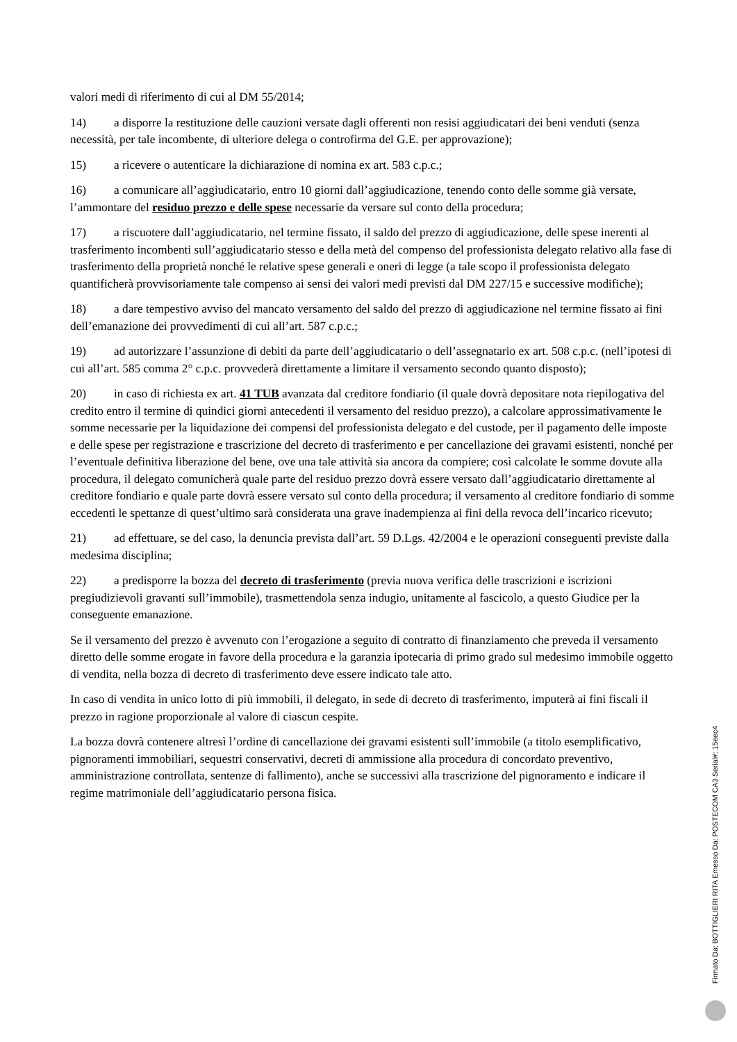valori medi di riferimento di cui al DM 55/2014;
14) a disporre la restituzione delle cauzioni versate dagli offerenti non resisi aggiudicatari dei beni venduti (senza necessità, per tale incombente, di ulteriore delega o controfirma del G.E. per approvazione);
15) a ricevere o autenticare la dichiarazione di nomina ex art. 583 c.p.c.;
16) a comunicare all’aggiudicatario, entro 10 giorni dall’aggiudicazione, tenendo conto delle somme già versate, l’ammontare del residuo prezzo e delle spese necessarie da versare sul conto della procedura;
17) a riscuotere dall’aggiudicatario, nel termine fissato, il saldo del prezzo di aggiudicazione, delle spese inerenti al trasferimento incombenti sull’aggiudicatario stesso e della metà del compenso del professionista delegato relativo alla fase di trasferimento della proprietà nonché le relative spese generali e oneri di legge (a tale scopo il professionista delegato quantificherà provvisoriamente tale compenso ai sensi dei valori medi previsti dal DM 227/15 e successive modifiche);
18) a dare tempestivo avviso del mancato versamento del saldo del prezzo di aggiudicazione nel termine fissato ai fini dell’emanazione dei provvedimenti di cui all’art. 587 c.p.c.;
19) ad autorizzare l’assunzione di debiti da parte dell’aggiudicatario o dell’assegnatario ex art. 508 c.p.c. (nell’ipotesi di cui all’art. 585 comma 2° c.p.c. provvederà direttamente a limitare il versamento secondo quanto disposto);
20) in caso di richiesta ex art. 41 TUB avanzata dal creditore fondiario (il quale dovrà depositare nota riepilogativa del credito entro il termine di quindici giorni antecedenti il versamento del residuo prezzo), a calcolare approssimativamente le somme necessarie per la liquidazione dei compensi del professionista delegato e del custode, per il pagamento delle imposte e delle spese per registrazione e trascrizione del decreto di trasferimento e per cancellazione dei gravami esistenti, nonché per l’eventuale definitiva liberazione del bene, ove una tale attività sia ancora da compiere; così calcolate le somme dovute alla procedura, il delegato comunicherà quale parte del residuo prezzo dovrà essere versato dall’aggiudicatario direttamente al creditore fondiario e quale parte dovrà essere versato sul conto della procedura; il versamento al creditore fondiario di somme eccedenti le spettanze di quest’ultimo sarà considerata una grave inadempienza ai fini della revoca dell’incarico ricevuto;
21) ad effettuare, se del caso, la denuncia prevista dall’art. 59 D.Lgs. 42/2004 e le operazioni conseguenti previste dalla medesima disciplina;
22) a predisporre la bozza del decreto di trasferimento (previa nuova verifica delle trascrizioni e iscrizioni pregiudizievoli gravanti sull’immobile), trasmettendola senza indugio, unitamente al fascicolo, a questo Giudice per la conseguente emanazione.
Se il versamento del prezzo è avvenuto con l’erogazione a seguito di contratto di finanziamento che preveda il versamento diretto delle somme erogate in favore della procedura e la garanzia ipotecaria di primo grado sul medesimo immobile oggetto di vendita, nella bozza di decreto di trasferimento deve essere indicato tale atto.
In caso di vendita in unico lotto di più immobili, il delegato, in sede di decreto di trasferimento, imputerà ai fini fiscali il prezzo in ragione proporzionale al valore di ciascun cespite.
La bozza dovrà contenere altresì l’ordine di cancellazione dei gravami esistenti sull’immobile (a titolo esemplificativo, pignoramenti immobiliari, sequestri conservativi, decreti di ammissione alla procedura di concordato preventivo, amministrazione controllata, sentenze di fallimento), anche se successivi alla trascrizione del pignoramento e indicare il regime matrimoniale dell’aggiudicatario persona fisica.
Firmato Da: BOTTIGLIERI RITA Emesso Da: POSTECOM CA3 Serial#: 15eec4